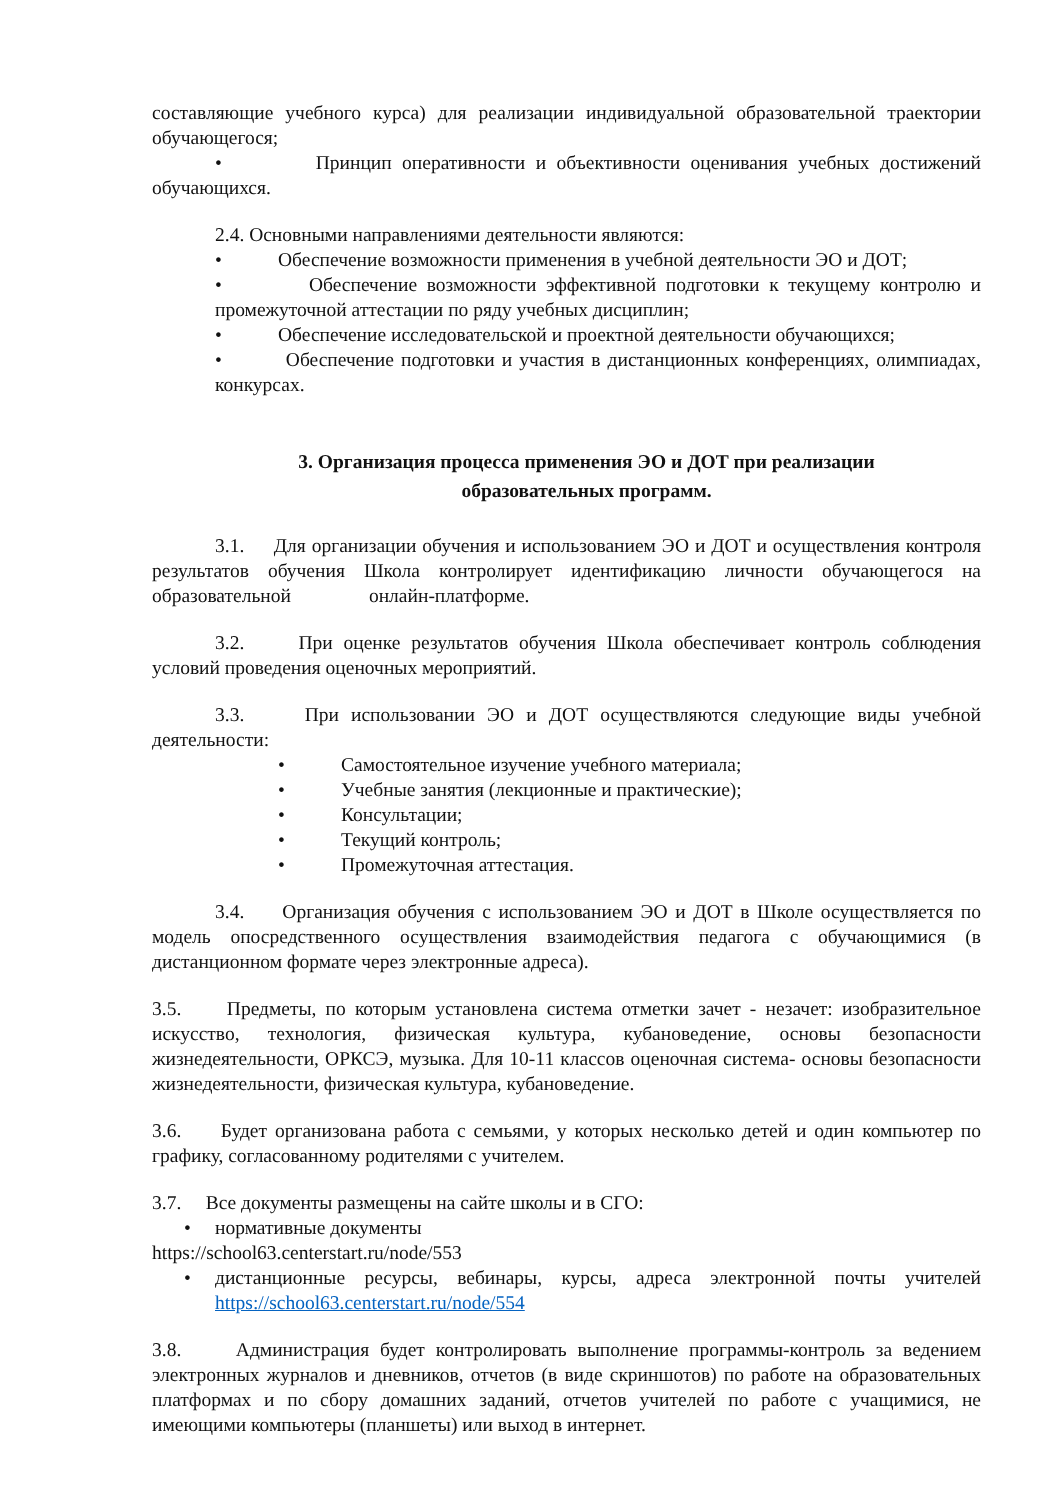составляющие учебного курса) для реализации индивидуальной образовательной траектории обучающегося;
• Принцип оперативности и объективности оценивания учебных достижений обучающихся.
2.4. Основными направлениями деятельности являются:
• Обеспечение возможности применения в учебной деятельности ЭО и ДОТ;
• Обеспечение возможности эффективной подготовки к текущему контролю и промежуточной аттестации по ряду учебных дисциплин;
• Обеспечение исследовательской и проектной деятельности обучающихся;
• Обеспечение подготовки и участия в дистанционных конференциях, олимпиадах, конкурсах.
3. Организация процесса применения ЭО и ДОТ при реализации
образовательных программ.
3.1. Для организации обучения и использованием ЭО и ДОТ и осуществления контроля результатов обучения Школа контролирует идентификацию личности обучающегося на образовательной онлайн-платформе.
3.2. При оценке результатов обучения Школа обеспечивает контроль соблюдения условий проведения оценочных мероприятий.
3.3. При использовании ЭО и ДОТ осуществляются следующие виды учебной деятельности:
• Самостоятельное изучение учебного материала;
• Учебные занятия (лекционные и практические);
• Консультации;
• Текущий контроль;
• Промежуточная аттестация.
3.4. Организация обучения с использованием ЭО и ДОТ в Школе осуществляется по модель опосредственного осуществления взаимодействия педагога с обучающимися (в дистанционном формате через электронные адреса).
3.5. Предметы, по которым установлена система отметки зачет - незачет: изобразительное искусство, технология, физическая культура, кубановедение, основы безопасности жизнедеятельности, ОРКСЭ, музыка. Для 10-11 классов оценочная система- основы безопасности жизнедеятельности, физическая культура, кубановедение.
3.6. Будет организована работа с семьями, у которых несколько детей и один компьютер по графику, согласованному родителями с учителем.
3.7. Все документы размещены на сайте школы и в СГО:
• нормативные документы
https://school63.centerstart.ru/node/553
• дистанционные ресурсы, вебинары, курсы, адреса электронной почты учителей https://school63.centerstart.ru/node/554
3.8. Администрация будет контролировать выполнение программы-контроль за ведением электронных журналов и дневников, отчетов (в виде скриншотов) по работе на образовательных платформах и по сбору домашних заданий, отчетов учителей по работе с учащимися, не имеющими компьютеры (планшеты) или выход в интернет.